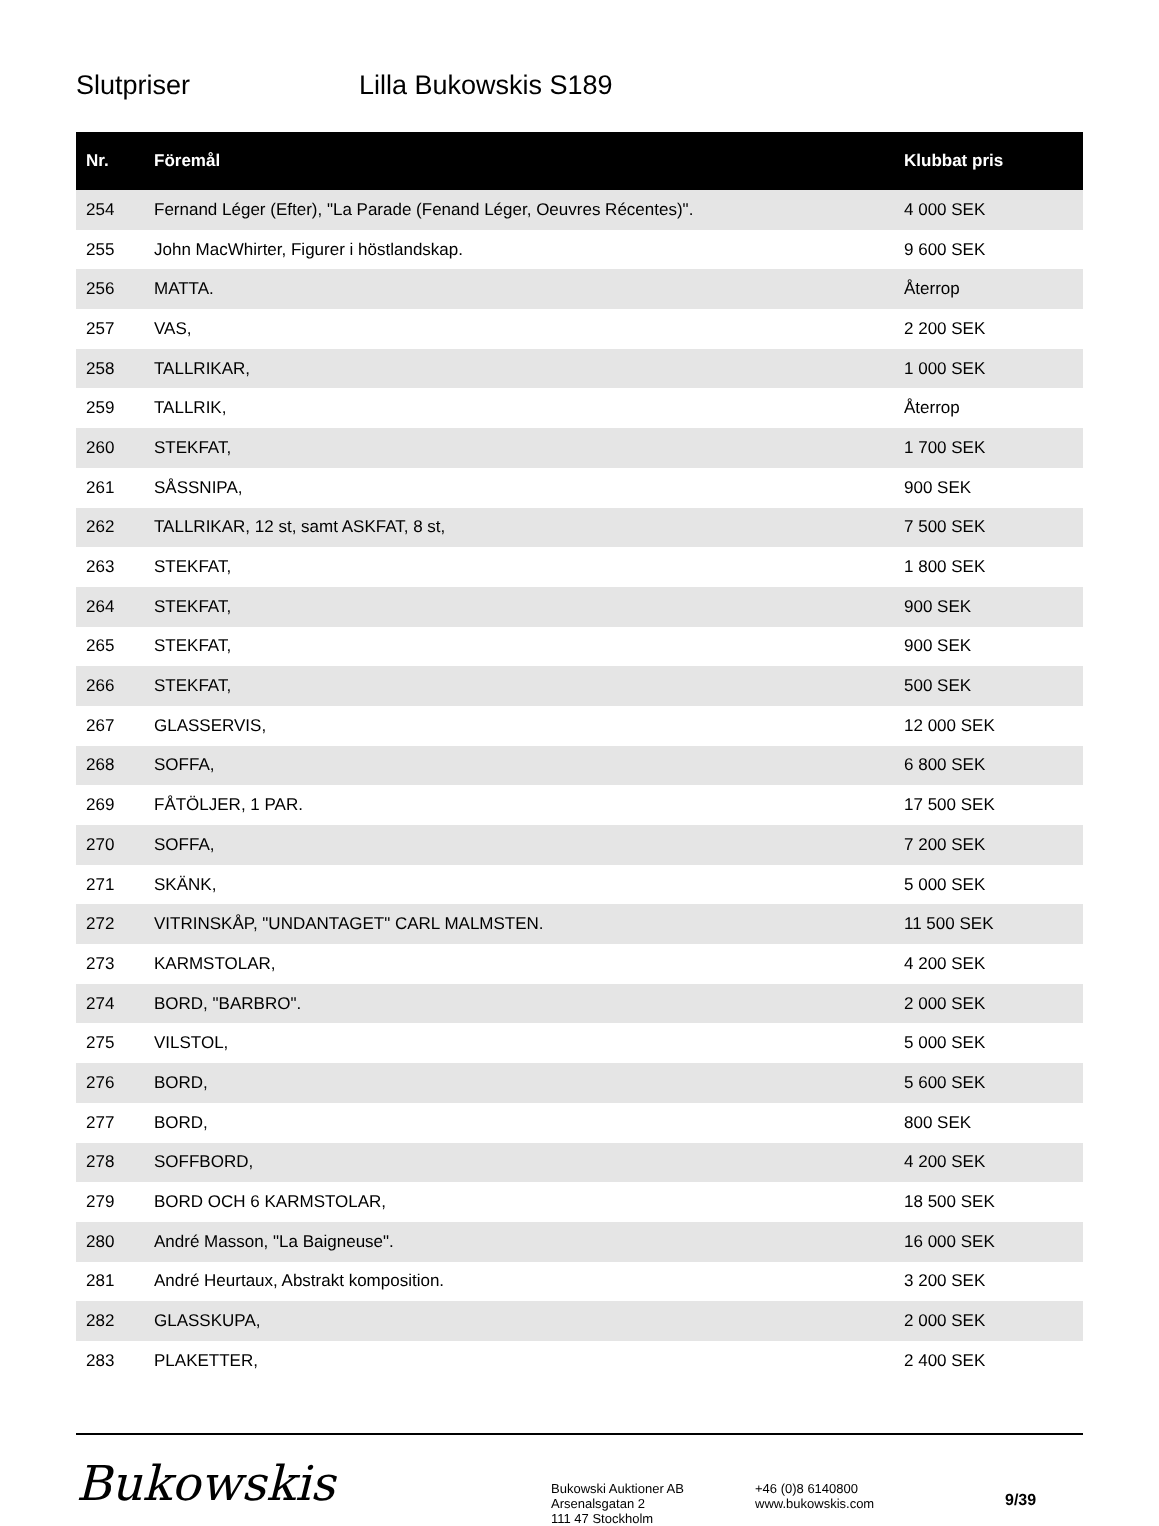Slutpriser Lilla Bukowskis S189
| Nr. | Föremål | Klubbat pris |
| --- | --- | --- |
| 254 | Fernand Léger (Efter), "La Parade (Fenand Léger, Oeuvres Récentes)". | 4 000 SEK |
| 255 | John MacWhirter, Figurer i höstlandskap. | 9 600 SEK |
| 256 | MATTA. | Återrop |
| 257 | VAS, | 2 200 SEK |
| 258 | TALLRIKAR, | 1 000 SEK |
| 259 | TALLRIK, | Återrop |
| 260 | STEKFAT, | 1 700 SEK |
| 261 | SÅSSNIPA, | 900 SEK |
| 262 | TALLRIKAR, 12 st, samt ASKFAT, 8 st, | 7 500 SEK |
| 263 | STEKFAT, | 1 800 SEK |
| 264 | STEKFAT, | 900 SEK |
| 265 | STEKFAT, | 900 SEK |
| 266 | STEKFAT, | 500 SEK |
| 267 | GLASSERVIS, | 12 000 SEK |
| 268 | SOFFA, | 6 800 SEK |
| 269 | FÅTÖLJER, 1 PAR. | 17 500 SEK |
| 270 | SOFFA, | 7 200 SEK |
| 271 | SKÄNK, | 5 000 SEK |
| 272 | VITRINSKÅP, "UNDANTAGET" CARL MALMSTEN. | 11 500 SEK |
| 273 | KARMSTOLAR, | 4 200 SEK |
| 274 | BORD, "BARBRO". | 2 000 SEK |
| 275 | VILSTOL, | 5 000 SEK |
| 276 | BORD, | 5 600 SEK |
| 277 | BORD, | 800 SEK |
| 278 | SOFFBORD, | 4 200 SEK |
| 279 | BORD OCH 6 KARMSTOLAR, | 18 500 SEK |
| 280 | André Masson, "La Baigneuse". | 16 000 SEK |
| 281 | André Heurtaux, Abstrakt komposition. | 3 200 SEK |
| 282 | GLASSKUPA, | 2 000 SEK |
| 283 | PLAKETTER, | 2 400 SEK |
Bukowskis
Bukowski Auktioner AB
Arsenalsgatan 2
111 47 Stockholm
+46 (0)8 6140800
www.bukowskis.com
9/39